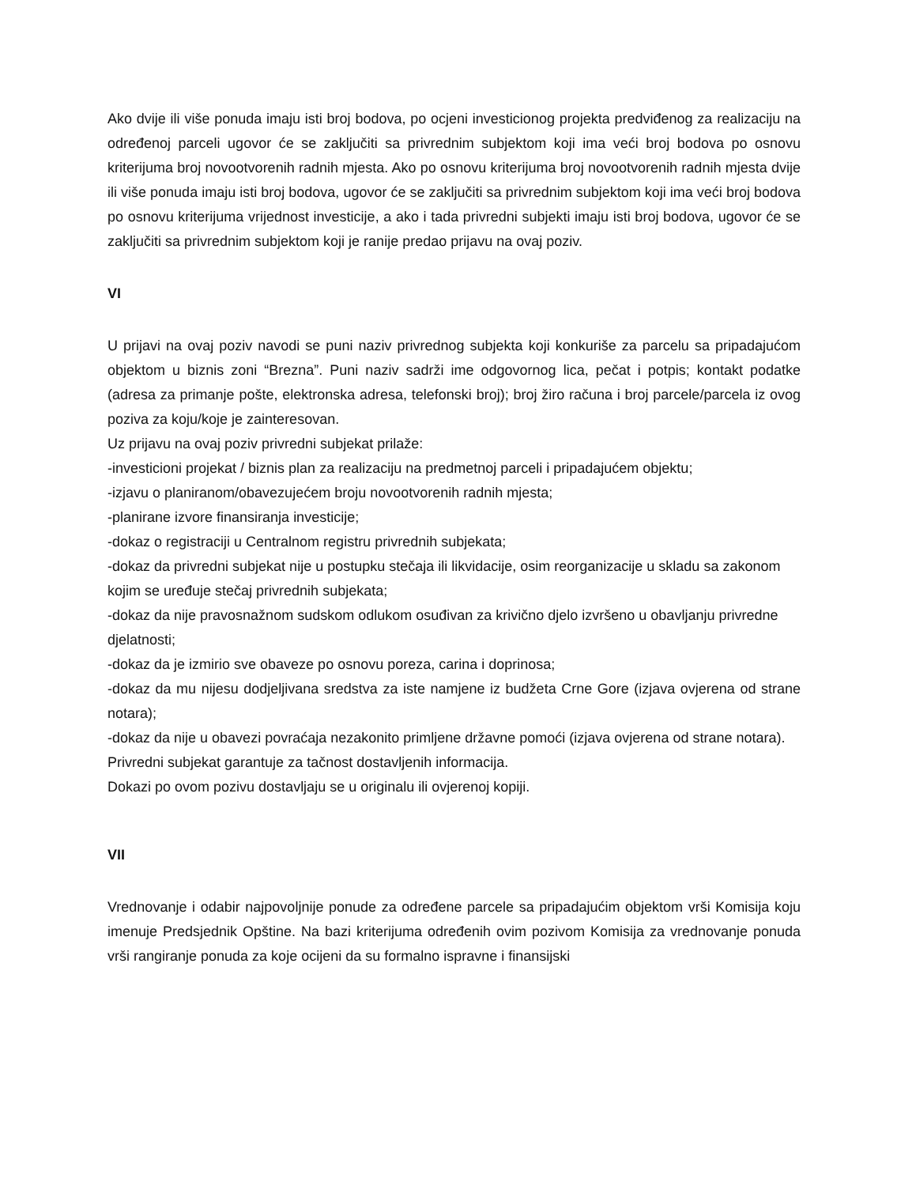Ako dvije ili više ponuda imaju isti broj bodova, po ocjeni investicionog projekta predviđenog za realizaciju na određenoj parceli ugovor će se zaključiti sa privrednim subjektom koji ima veći broj bodova po osnovu kriterijuma broj novootvorenih radnih mjesta. Ako po osnovu kriterijuma broj novootvorenih radnih mjesta dvije ili više ponuda imaju isti broj bodova, ugovor će se zaključiti sa privrednim subjektom koji ima veći broj bodova po osnovu kriterijuma vrijednost investicije, a ako i tada privredni subjekti imaju isti broj bodova, ugovor će se zaključiti sa privrednim subjektom koji je ranije predao prijavu na ovaj poziv.
VI
U prijavi na ovaj poziv navodi se puni naziv privrednog subjekta koji konkuriše za parcelu sa pripadajućom objektom u biznis zoni “Brezna”. Puni naziv sadrži ime odgovornog lica, pečat i potpis; kontakt podatke (adresa za primanje pošte, elektronska adresa, telefonski broj); broj žiro računa i broj parcele/parcela iz ovog poziva za koju/koje je zainteresovan.
Uz prijavu na ovaj poziv privredni subjekat prilaže:
-investicioni projekat / biznis plan za realizaciju na predmetnoj parceli i pripadajućem objektu;
-izjavu o planiranom/obavezujećem broju novootvorenih radnih mjesta;
-planirane izvore finansiranja investicije;
-dokaz o registraciji u Centralnom registru privrednih subjekata;
-dokaz da privredni subjekat nije u postupku stečaja ili likvidacije, osim reorganizacije u skladu sa zakonom kojim se uređuje stečaj privrednih subjekata;
-dokaz da nije pravosnažnom sudskom odlukom osuđivan za krivično djelo izvršeno u obavljanju privredne djelatnosti;
-dokaz da je izmirio sve obaveze po osnovu poreza, carina i doprinosa;
-dokaz da mu nijesu dodjeljivana sredstva za iste namjene iz budžeta Crne Gore (izjava ovjerena od strane notara);
-dokaz da nije u obavezi povraćaja nezakonito primljene državne pomoći (izjava ovjerena od strane notara).
Privredni subjekat garantuje za tačnost dostavljenih informacija.
Dokazi po ovom pozivu dostavljaju se u originalu ili ovjerenoj kopiji.
VII
Vrednovanje i odabir najpovoljnije ponude za određene parcele sa pripadajućim objektom vrši Komisija koju imenuje Predsjednik Opštine. Na bazi kriterijuma određenih ovim pozivom Komisija za vrednovanje ponuda vrši rangiranje ponuda za koje ocijeni da su formalno ispravne i finansijski